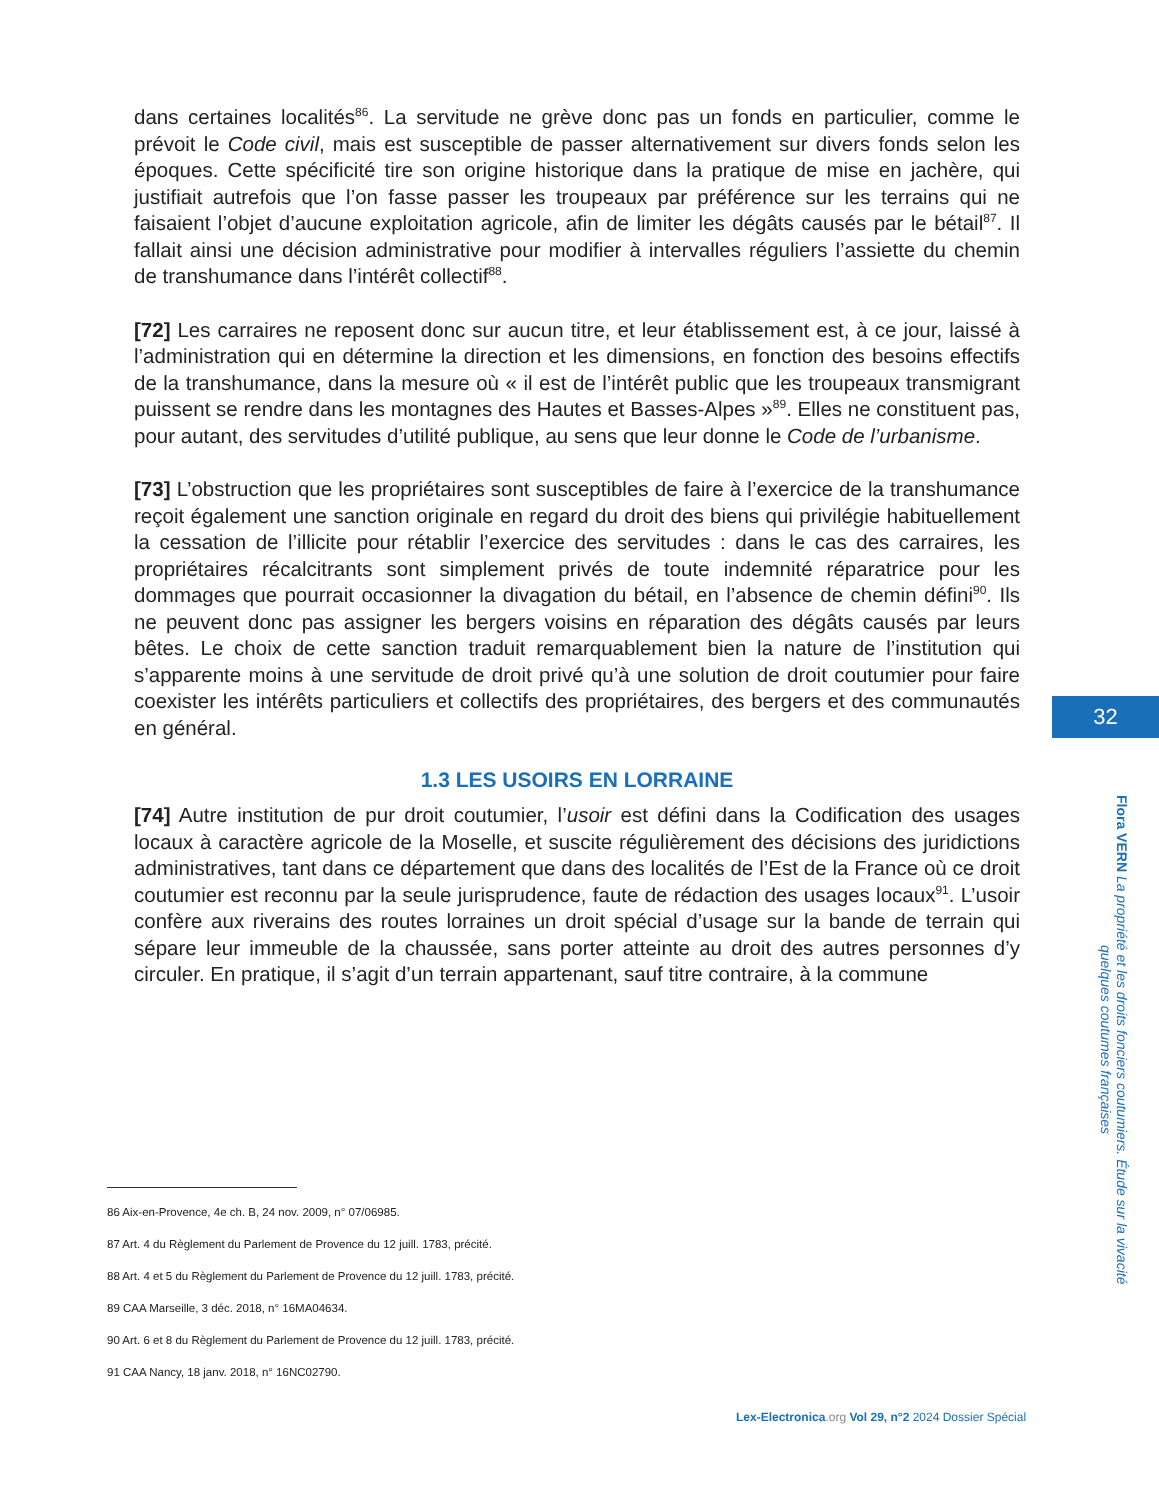dans certaines localités<sup>86</sup>. La servitude ne grève donc pas un fonds en particulier, comme le prévoit le Code civil, mais est susceptible de passer alternativement sur divers fonds selon les époques. Cette spécificité tire son origine historique dans la pratique de mise en jachère, qui justifiait autrefois que l’on fasse passer les troupeaux par préférence sur les terrains qui ne faisaient l’objet d’aucune exploitation agricole, afin de limiter les dégâts causés par le bétail<sup>87</sup>. Il fallait ainsi une décision administrative pour modifier à intervalles réguliers l’assiette du chemin de transhumance dans l’intérêt collectif<sup>88</sup>.
[72] Les carraires ne reposent donc sur aucun titre, et leur établissement est, à ce jour, laissé à l’administration qui en détermine la direction et les dimensions, en fonction des besoins effectifs de la transhumance, dans la mesure où « il est de l’intérêt public que les troupeaux transmigrant puissent se rendre dans les montagnes des Hautes et Basses-Alpes »<sup>89</sup>. Elles ne constituent pas, pour autant, des servitudes d’utilité publique, au sens que leur donne le Code de l’urbanisme.
[73] L’obstruction que les propriétaires sont susceptibles de faire à l’exercice de la transhumance reçoit également une sanction originale en regard du droit des biens qui privilégie habituellement la cessation de l’illicite pour rétablir l’exercice des servitudes : dans le cas des carraires, les propriétaires récalcitrants sont simplement privés de toute indemnité réparatrice pour les dommages que pourrait occasionner la divagation du bétail, en l’absence de chemin défini<sup>90</sup>. Ils ne peuvent donc pas assigner les bergers voisins en réparation des dégâts causés par leurs bêtes. Le choix de cette sanction traduit remarquablement bien la nature de l’institution qui s’apparente moins à une servitude de droit privé qu’à une solution de droit coutumier pour faire coexister les intérêts particuliers et collectifs des propriétaires, des bergers et des communautés en général.
1.3 LES USOIRS EN LORRAINE
[74] Autre institution de pur droit coutumier, l’usoir est défini dans la Codification des usages locaux à caractère agricole de la Moselle, et suscite régulièrement des décisions des juridictions administratives, tant dans ce département que dans des localités de l’Est de la France où ce droit coutumier est reconnu par la seule jurisprudence, faute de rédaction des usages locaux<sup>91</sup>. L’usoir confère aux riverains des routes lorraines un droit spécial d’usage sur la bande de terrain qui sépare leur immeuble de la chaussée, sans porter atteinte au droit des autres personnes d’y circuler. En pratique, il s’agit d’un terrain appartenant, sauf titre contraire, à la commune
86 Aix-en-Provence, 4e ch. B, 24 nov. 2009, n° 07/06985.
87 Art. 4 du Règlement du Parlement de Provence du 12 juill. 1783, précité.
88 Art. 4 et 5 du Règlement du Parlement de Provence du 12 juill. 1783, précité.
89 CAA Marseille, 3 déc. 2018, n° 16MA04634.
90 Art. 6 et 8 du Règlement du Parlement de Provence du 12 juill. 1783, précité.
91 CAA Nancy, 18 janv. 2018, n° 16NC02790.
32
Flora VERN La propriété et les droits fonciers coutumiers. Étude sur la vivacité quelques coutumes françaises
Lex-Electronica.org Vol 29, n°2 2024 Dossier Spécial